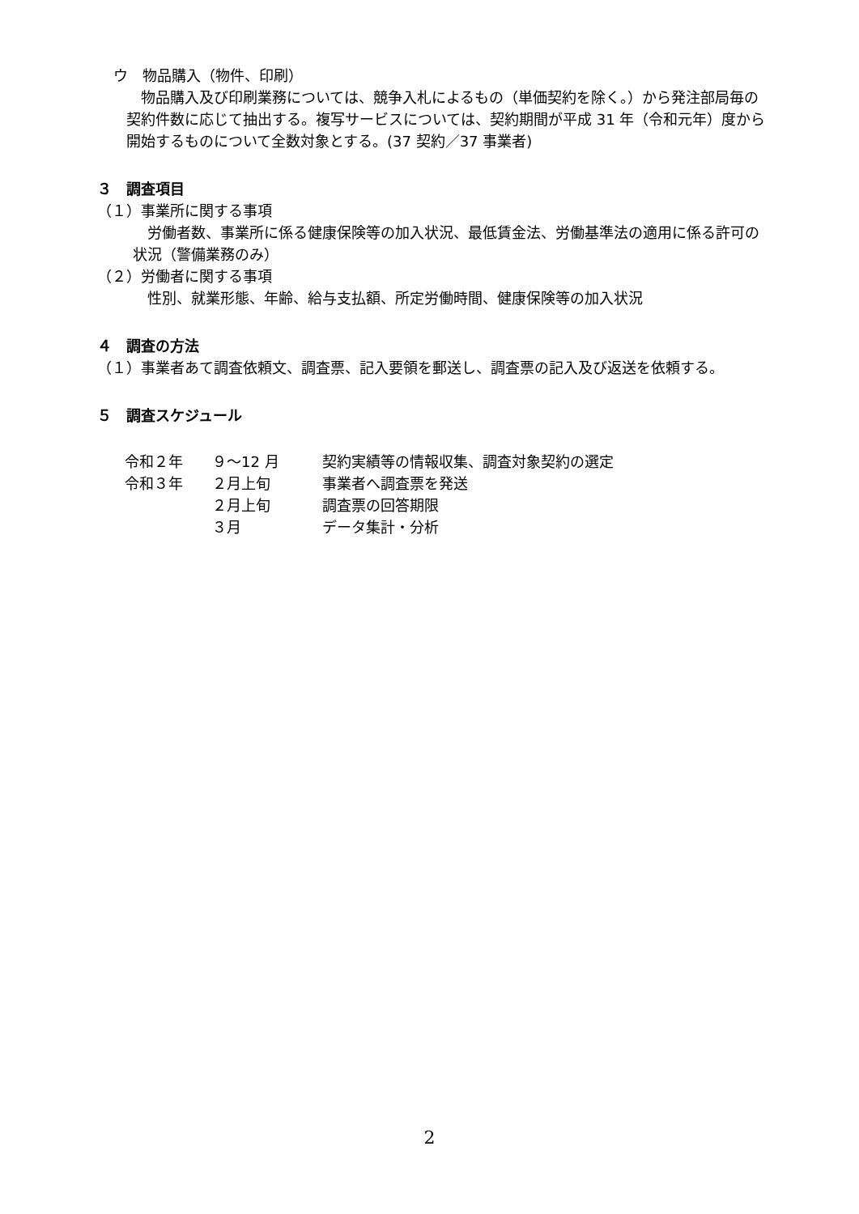ウ　物品購入（物件、印刷）
物品購入及び印刷業務については、競争入札によるもの（単価契約を除く。）から発注部局毎の契約件数に応じて抽出する。複写サービスについては、契約期間が平成 31 年（令和元年）度から開始するものについて全数対象とする。(37 契約／37 事業者)
３　調査項目
（１）事業所に関する事項
労働者数、事業所に係る健康保険等の加入状況、最低賃金法、労働基準法の適用に係る許可の状況（警備業務のみ）
（２）労働者に関する事項
性別、就業形態、年齢、給与支払額、所定労働時間、健康保険等の加入状況
４　調査の方法
（１）事業者あて調査依頼文、調査票、記入要領を郵送し、調査票の記入及び返送を依頼する。
５　調査スケジュール
| 令和２年 | ９～12 月 | 契約実績等の情報収集、調査対象契約の選定 |
| 令和３年 | ２月上旬 | 事業者へ調査票を発送 |
| | ２月上旬 | 調査票の回答期限 |
| | ３月 | データ集計・分析 |
2